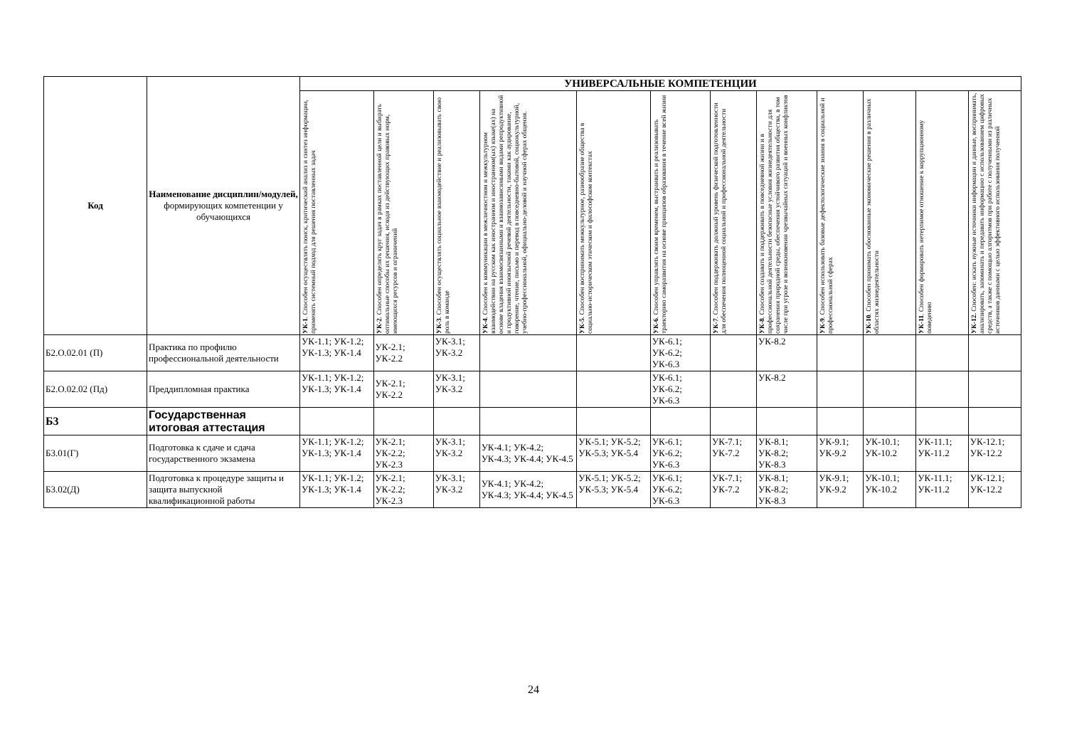| Код | Наименование дисциплин/модулей, формирующих компетенции у обучающихся | УНИВЕРСАЛЬНЫЕ КОМПЕТЕНЦИИ | | | | | | | | | | | |
| --- | --- | --- | --- | --- | --- | --- | --- | --- | --- | --- | --- | --- | --- |
| | | УК-1 . Способен осуществлять поиск, критический анализ и синтез информации, применять системный подход для решения поставленных задач | УК-2 . Способен определять круг задач в рамках поставленной цели и выбирать оптимальные способы их решения, исходя из действующих правовых норм, имеющихся ресурсов и ограничений | УК-3 . Способен осуществлять социальное взаимодействие и реализовывать свою роль в команде | УК-4 . Способен к коммуникации в межличностном и межкультурном взаимодействии на русском как иностранном и иностранном(ых) языке(ах) на основе владения взаимосвязанными и взаимозависимыми видами репродуктивной и продуктивной иноязычной речевой деятельности, такими как аудирование, говорение, чтение, письмо и перевод в повседневно-бытовой, социокультурной, учебно-профессиональной, официально-деловой и научной сферах общения. | УК-5 . Способен воспринимать межкультурное, разнообразие общества в социально-историческом этическом и философском контекстах | УК-6 . Способен управлять своим временем, выстраивать и реализовывать траекторию саморазвития на основе принципов образования в течение всей жизни | УК-7 . Способен поддерживать должный уровень физической подготовленности для обеспечения полноценной социальной и профессиональной деятельности | УК-8 . Способен создавать и поддерживать в повседневной жизни и в профессиональной деятельности безопасные условия жизнедеятельности для сохранения природной среды, обеспечения устойчивого развития общества, в том числе при угрозе и возникновении чрезвычайных ситуаций и военных конфликтов | УК-9 . Способен использовать базовые дефектологические знания в социальной и профессиональной сферах | УК-10 . Способен принимать обоснованные экономические решения в различных областях жизнедеятельности | УК-11 . Способен формировать нетерпимое отношение к коррупционному поведению | УК-12. Способен: искать нужные источники информации и данные, воспринимать, анализировать, запоминать и передавать информацию с использованием цифровых средств, а также с помощью алгоритмов при работе с полученными из различных источников данными с целью эффективного использования полученной |
| Б2.О.02.01 (П) | Практика по профилю профессиональной деятельности | УК-1.1; УК-1.2; УК-1.3; УК-1.4 | УК-2.1; УК-2.2 | УК-3.1; УК-3.2 | | | УК-6.1; УК-6.2; УК-6.3 | | УК-8.2 | | | | |
| Б2.О.02.02 (Пд) | Преддипломная практика | УК-1.1; УК-1.2; УК-1.3; УК-1.4 | УК-2.1; УК-2.2 | УК-3.1; УК-3.2 | | | УК-6.1; УК-6.2; УК-6.3 | | УК-8.2 | | | | |
| Б3 | Государственная итоговая аттестация | | | | | | | | | | | | |
| Б3.01(Г) | Подготовка к сдаче и сдача государственного экзамена | УК-1.1; УК-1.2; УК-1.3; УК-1.4 | УК-2.1; УК-2.2; УК-2.3 | УК-3.1; УК-3.2 | УК-4.1; УК-4.2; УК-4.3; УК-4.4; УК-4.5 | УК-5.1; УК-5.2; УК-5.3; УК-5.4 | УК-6.1; УК-6.2; УК-6.3 | УК-7.1; УК-7.2 | УК-8.1; УК-8.2; УК-8.3 | УК-9.1; УК-9.2 | УК-10.1; УК-10.2 | УК-11.1; УК-11.2 | УК-12.1; УК-12.2 |
| Б3.02(Д) | Подготовка к процедуре защиты и защита выпускной квалификационной работы | УК-1.1; УК-1.2; УК-1.3; УК-1.4 | УК-2.1; УК-2.2; УК-2.3 | УК-3.1; УК-3.2 | УК-4.1; УК-4.2; УК-4.3; УК-4.4; УК-4.5 | УК-5.1; УК-5.2; УК-5.3; УК-5.4 | УК-6.1; УК-6.2; УК-6.3 | УК-7.1; УК-7.2 | УК-8.1; УК-8.2; УК-8.3 | УК-9.1; УК-9.2 | УК-10.1; УК-10.2 | УК-11.1; УК-11.2 | УК-12.1; УК-12.2 |
24